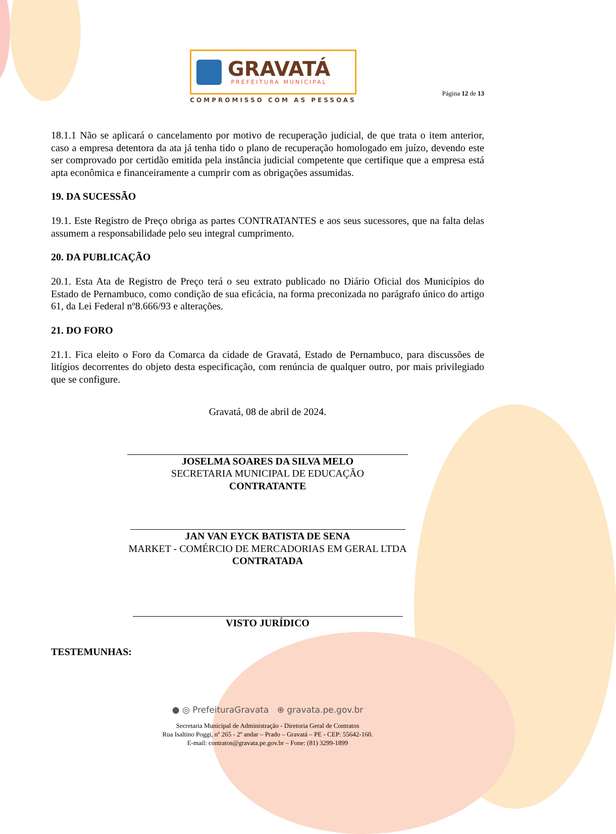GRAVATÁ
PREFEITURA MUNICIPAL
COMPROMISSO COM AS PESSOAS
Página 12 de 13
18.1.1 Não se aplicará o cancelamento por motivo de recuperação judicial, de que trata o item anterior, caso a empresa detentora da ata já tenha tido o plano de recuperação homologado em juízo, devendo este ser comprovado por certidão emitida pela instância judicial competente que certifique que a empresa está apta econômica e financeiramente a cumprir com as obrigações assumidas.
19. DA SUCESSÃO
19.1. Este Registro de Preço obriga as partes CONTRATANTES e aos seus sucessores, que na falta delas assumem a responsabilidade pelo seu integral cumprimento.
20. DA PUBLICAÇÃO
20.1. Esta Ata de Registro de Preço terá o seu extrato publicado no Diário Oficial dos Municípios do Estado de Pernambuco, como condição de sua eficácia, na forma preconizada no parágrafo único do artigo 61, da Lei Federal nº8.666/93 e alterações.
21. DO FORO
21.1. Fica eleito o Foro da Comarca da cidade de Gravatá, Estado de Pernambuco, para discussões de litígios decorrentes do objeto desta especificação, com renúncia de qualquer outro, por mais privilegiado que se configure.
Gravatá, 08 de abril de 2024.
JOSELMA SOARES DA SILVA MELO
SECRETARIA MUNICIPAL DE EDUCAÇÃO
CONTRATANTE
JAN VAN EYCK BATISTA DE SENA
MARKET - COMÉRCIO DE MERCADORIAS EM GERAL LTDA
CONTRATADA
VISTO JURÍDICO
TESTEMUNHAS:
● ◎ PrefeituraGravata ⊕ gravata.pe.gov.br
Secretaria Municipal de Administração - Diretoria Geral de Contratos
Rua Isaltino Poggi, nº 265 - 2º andar – Prado – Gravatá – PE - CEP: 55642-160.
E-mail: contratos@gravata.pe.gov.br – Fone: (81) 3299-1899